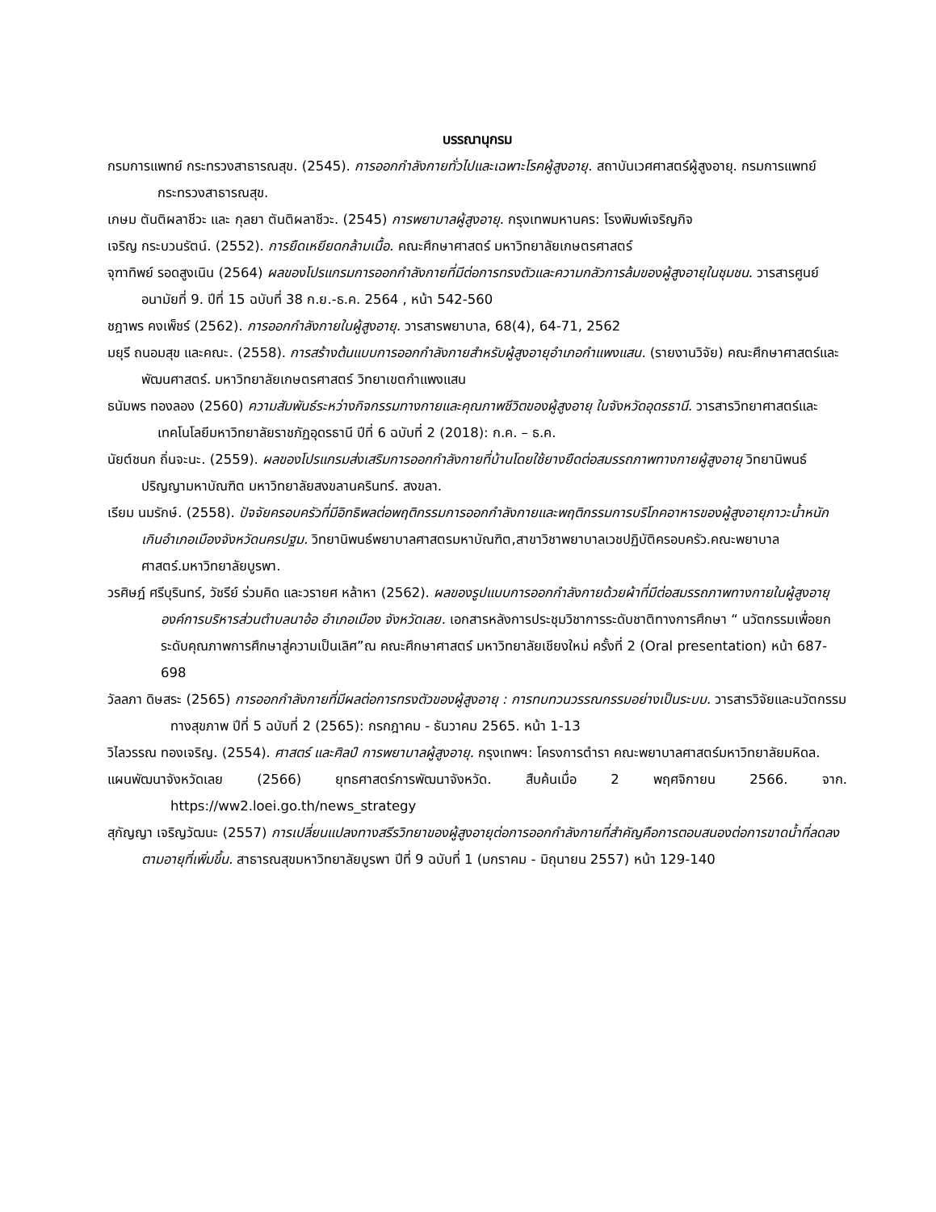บรรณานุกรม
กรมการแพทย์ กระทรวงสาธารณสุข. (2545). การออกกำลังกายทั่วไปและเฉพาะโรคผู้สูงอายุ. สถาบันเวศศาสตร์ผู้สูงอายุ. กรมการแพทย์ กระทรวงสาธารณสุข.
เกษม ตันติผลาชีวะ และ กุลยา ตันติผลาชีวะ. (2545) การพยาบาลผู้สูงอายุ. กรุงเทพมหานคร: โรงพิมพ์เจริญกิจ
เจริญ กระบวนรัตน์. (2552). การยืดเหยียดกล้ามเนื้อ. คณะศึกษาศาสตร์ มหาวิทยาลัยเกษตรศาสตร์
จุฑาทิพย์ รอดสูงเนิน (2564) ผลของโปรแกรมการออกกำลังกายที่มีต่อการทรงตัวและความกลัวการล้มของผู้สูงอายุในชุมชน. วารสารศูนย์อนามัยที่ 9. ปีที่ 15 ฉบับที่ 38 ก.ย.-ธ.ค. 2564 , หน้า 542-560
ชฎาพร คงเพ็ชร์ (2562). การออกกำลังกายในผู้สูงอายุ. วารสารพยาบาล, 68(4), 64-71, 2562
มยุรี ถนอมสุข และคณะ. (2558). การสร้างต้นแบบการออกกำลังกายสำหรับผู้สูงอายุอำเภอกำแพงแสน. (รายงานวิจัย) คณะศึกษาศาสตร์และพัฒนศาสตร์. มหาวิทยาลัยเกษตรศาสตร์ วิทยาเขตกำแพงแสน
ธนัมพร ทองลอง (2560) ความสัมพันธ์ระหว่างกิจกรรมทางกายและคุณภาพชีวิตของผู้สูงอายุ ในจังหวัดอุดรธานี. วารสารวิทยาศาสตร์และเทคโนโลยีมหาวิทยาลัยราชภัฏอุดรธานี ปีที่ 6 ฉบับที่ 2 (2018): ก.ค. – ธ.ค.
นัยต์ชนก ถิ่นจะนะ. (2559). ผลของโปรแกรมส่งเสริมการออกกำลังกายที่บ้านโดยใช้ยางยืดต่อสมรรถภาพทางกายผู้สูงอายุ วิทยานิพนธ์ ปริญญามหาบัณฑิต มหาวิทยาลัยสงขลานครินทร์. สงขลา.
เรียม นมรักษ์. (2558). ปัจจัยครอบครัวที่มีอิทธิพลต่อพฤติกรรมการออกกำลังกายและพฤติกรรมการบริโภคอาหารของผู้สูงอายุภาวะน้ำหนักเกินอำเภอเมืองจังหวัดนครปฐม. วิทยานิพนธ์พยาบาลศาสตรมหาบัณฑิต,สาขาวิชาพยาบาลเวชปฏิบัติครอบครัว.คณะพยาบาลศาสตร์.มหาวิทยาลัยบูรพา.
วรศิษฎ์ ศรีบุรินทร์, วัชรีย์ ร่วมคิด และวรายศ หล้าหา (2562). ผลของรูปแบบการออกกำลังกายด้วยผ้าที่มีต่อสมรรถภาพทางกายในผู้สูงอายุ องค์การบริหารส่วนตำบลนาอ้อ อำเภอเมือง จังหวัดเลย. เอกสารหลังการประชุมวิชาการระดับชาติทางการศึกษา “ นวัตกรรมเพื่อยกระดับคุณภาพการศึกษาสู่ความเป็นเลิศ”ณ คณะศึกษาศาสตร์ มหาวิทยาลัยเชียงใหม่ ครั้งที่ 2 (Oral presentation) หน้า 687-698
วัลลภา ดิษสระ (2565) การออกกำลังกายที่มีผลต่อการทรงตัวของผู้สูงอายุ : การทบทวนวรรณกรรมอย่างเป็นระบบ. วารสารวิจัยและนวัตกรรมทางสุขภาพ ปีที่ 5 ฉบับที่ 2 (2565): กรกฎาคม - ธันวาคม 2565. หน้า 1-13
วิไลวรรณ ทองเจริญ. (2554). ศาสตร์ และศิลป์ การพยาบาลผู้สูงอายุ. กรุงเทพฯ: โครงการตำรา คณะพยาบาลศาสตร์มหาวิทยาลัยมหิดล.
แผนพัฒนาจังหวัดเลย (2566) ยุทธศาสตร์การพัฒนาจังหวัด. สืบค้นเมื่อ 2 พฤศจิกายน 2566. จาก. https://ww2.loei.go.th/news_strategy
สุกัญญา เจริญวัฒนะ (2557) การเปลี่ยนแปลงทางสรีรวิทยาของผู้สูงอายุต่อการออกกำลังกายที่สำคัญคือการตอบสนองต่อการขาดน้ำที่ลดลงตามอายุที่เพิ่มขึ้น. สาธารณสุขมหาวิทยาลัยบูรพา ปีที่ 9 ฉบับที่ 1 (มกราคม - มิถุนายน 2557) หน้า 129-140